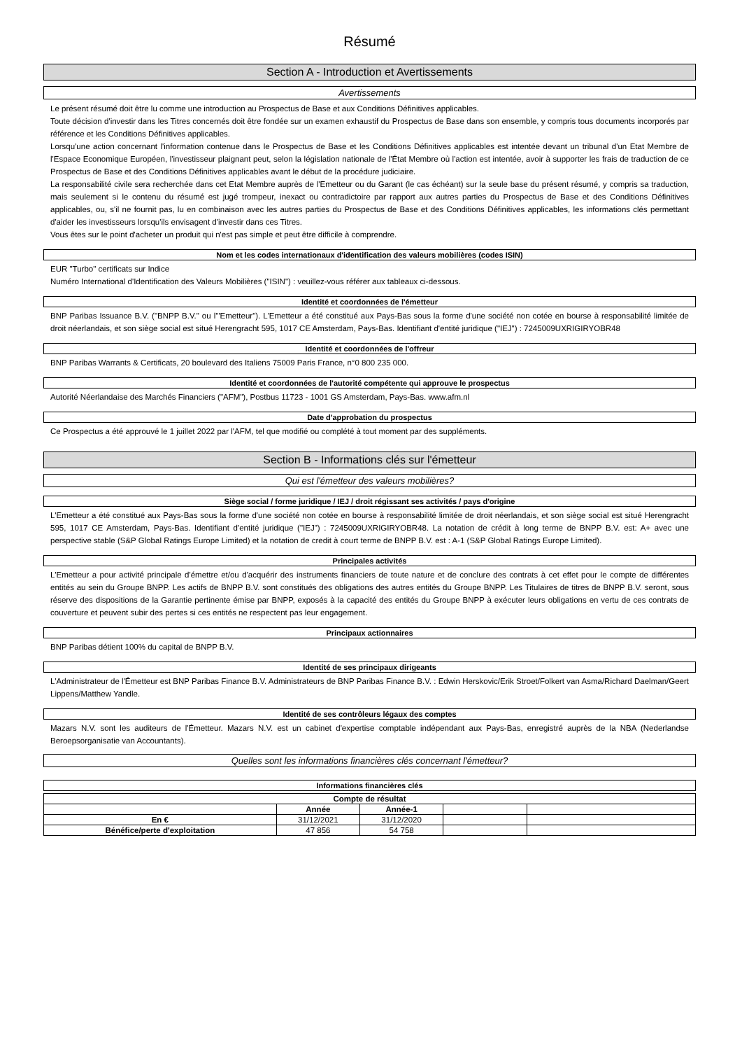Résumé
Section A - Introduction et Avertissements
Avertissements
Le présent résumé doit être lu comme une introduction au Prospectus de Base et aux Conditions Définitives applicables.
Toute décision d'investir dans les Titres concernés doit être fondée sur un examen exhaustif du Prospectus de Base dans son ensemble, y compris tous documents incorporés par référence et les Conditions Définitives applicables.
Lorsqu'une action concernant l'information contenue dans le Prospectus de Base et les Conditions Définitives applicables est intentée devant un tribunal d'un Etat Membre de l'Espace Economique Européen, l'investisseur plaignant peut, selon la législation nationale de l'État Membre où l'action est intentée, avoir à supporter les frais de traduction de ce Prospectus de Base et des Conditions Définitives applicables avant le début de la procédure judiciaire.
La responsabilité civile sera recherchée dans cet Etat Membre auprès de l'Emetteur ou du Garant (le cas échéant) sur la seule base du présent résumé, y compris sa traduction, mais seulement si le contenu du résumé est jugé trompeur, inexact ou contradictoire par rapport aux autres parties du Prospectus de Base et des Conditions Définitives applicables, ou, s'il ne fournit pas, lu en combinaison avec les autres parties du Prospectus de Base et des Conditions Définitives applicables, les informations clés permettant d'aider les investisseurs lorsqu'ils envisagent d'investir dans ces Titres.
Vous êtes sur le point d'acheter un produit qui n'est pas simple et peut être difficile à comprendre.
Nom et les codes internationaux d'identification des valeurs mobilières (codes ISIN)
EUR "Turbo" certificats sur Indice
Numéro International d'Identification des Valeurs Mobilières ("ISIN") : veuillez-vous référer aux tableaux ci-dessous.
Identité et coordonnées de l'émetteur
BNP Paribas Issuance B.V. ("BNPP B.V." ou l'"Emetteur"). L'Emetteur a été constitué aux Pays-Bas sous la forme d'une société non cotée en bourse à responsabilité limitée de droit néerlandais, et son siège social est situé Herengracht 595, 1017 CE Amsterdam, Pays-Bas. Identifiant d'entité juridique ("IEJ") : 7245009UXRIGIRYOBR48
Identité et coordonnées de l'offreur
BNP Paribas Warrants & Certificats, 20 boulevard des Italiens 75009 Paris France, n°0 800 235 000.
Identité et coordonnées de l'autorité compétente qui approuve le prospectus
Autorité Néerlandaise des Marchés Financiers ("AFM"), Postbus 11723 - 1001 GS Amsterdam, Pays-Bas. www.afm.nl
Date d'approbation du prospectus
Ce Prospectus a été approuvé le 1 juillet 2022 par l'AFM, tel que modifié ou complété à tout moment par des suppléments.
Section B - Informations clés sur l'émetteur
Qui est l'émetteur des valeurs mobilières?
Siège social / forme juridique / IEJ / droit régissant ses activités / pays d'origine
L'Emetteur a été constitué aux Pays-Bas sous la forme d'une société non cotée en bourse à responsabilité limitée de droit néerlandais, et son siège social est situé Herengracht 595, 1017 CE Amsterdam, Pays-Bas. Identifiant d'entité juridique ("IEJ") : 7245009UXRIGIRYOBR48. La notation de crédit à long terme de BNPP B.V. est: A+ avec une perspective stable (S&P Global Ratings Europe Limited) et la notation de credit à court terme de BNPP B.V. est : A-1 (S&P Global Ratings Europe Limited).
Principales activités
L'Emetteur a pour activité principale d'émettre et/ou d'acquérir des instruments financiers de toute nature et de conclure des contrats à cet effet pour le compte de différentes entités au sein du Groupe BNPP. Les actifs de BNPP B.V. sont constitués des obligations des autres entités du Groupe BNPP. Les Titulaires de titres de BNPP B.V. seront, sous réserve des dispositions de la Garantie pertinente émise par BNPP, exposés à la capacité des entités du Groupe BNPP à exécuter leurs obligations en vertu de ces contrats de couverture et peuvent subir des pertes si ces entités ne respectent pas leur engagement.
Principaux actionnaires
BNP Paribas détient 100% du capital de BNPP B.V.
Identité de ses principaux dirigeants
L'Administrateur de l'Émetteur est BNP Paribas Finance B.V. Administrateurs de BNP Paribas Finance B.V. : Edwin Herskovic/Erik Stroet/Folkert van Asma/Richard Daelman/Geert Lippens/Matthew Yandle.
Identité de ses contrôleurs légaux des comptes
Mazars N.V. sont les auditeurs de l'Émetteur. Mazars N.V. est un cabinet d'expertise comptable indépendant aux Pays-Bas, enregistré auprès de la NBA (Nederlandse Beroepsorganisatie van Accountants).
Quelles sont les informations financières clés concernant l'émetteur?
Informations financières clés
| Compte de résultat | | | | |
| --- | --- | --- | --- | --- |
| | Année | Année-1 | | |
| En € | 31/12/2021 | 31/12/2020 | | |
| Bénéfice/perte d'exploitation | 47 856 | 54 758 | | |